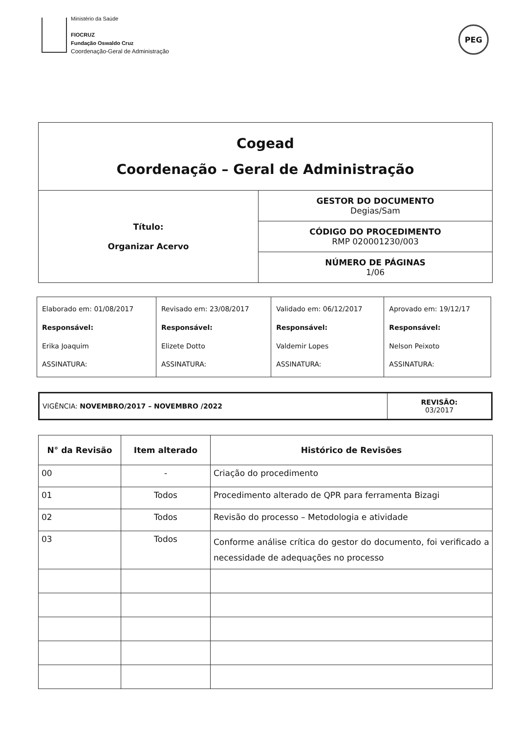Ministério da Saúde
FIOCRUZ
Fundação Oswaldo Cruz
Coordenação-Geral de Administração
PEG
| Cogead Coordenação – Geral de Administração | |
| Título: Organizar Acervo | GESTOR DO DOCUMENTO Degias/Sam |
| | CÓDIGO DO PROCEDIMENTO RMP 020001230/003 |
| | NÚMERO DE PÁGINAS 1/06 |
| Elaborado em: 01/08/2017 Responsável: Erika Joaquim ASSINATURA: | Revisado em: 23/08/2017 Responsável: Elizete Dotto ASSINATURA: | Validado em: 06/12/2017 Responsável: Valdemir Lopes ASSINATURA: | Aprovado em: 19/12/17 Responsável: Nelson Peixoto ASSINATURA: |
| VIGÊNCIA: NOVEMBRO/2017 – NOVEMBRO /2022 | REVISÃO: 03/2017 |
| N° da Revisão | Item alterado | Histórico de Revisões |
| --- | --- | --- |
| 00 | - | Criação do procedimento |
| 01 | Todos | Procedimento alterado de QPR para ferramenta Bizagi |
| 02 | Todos | Revisão do processo – Metodologia e atividade |
| 03 | Todos | Conforme análise crítica do gestor do documento, foi verificado a necessidade de adequações no processo |